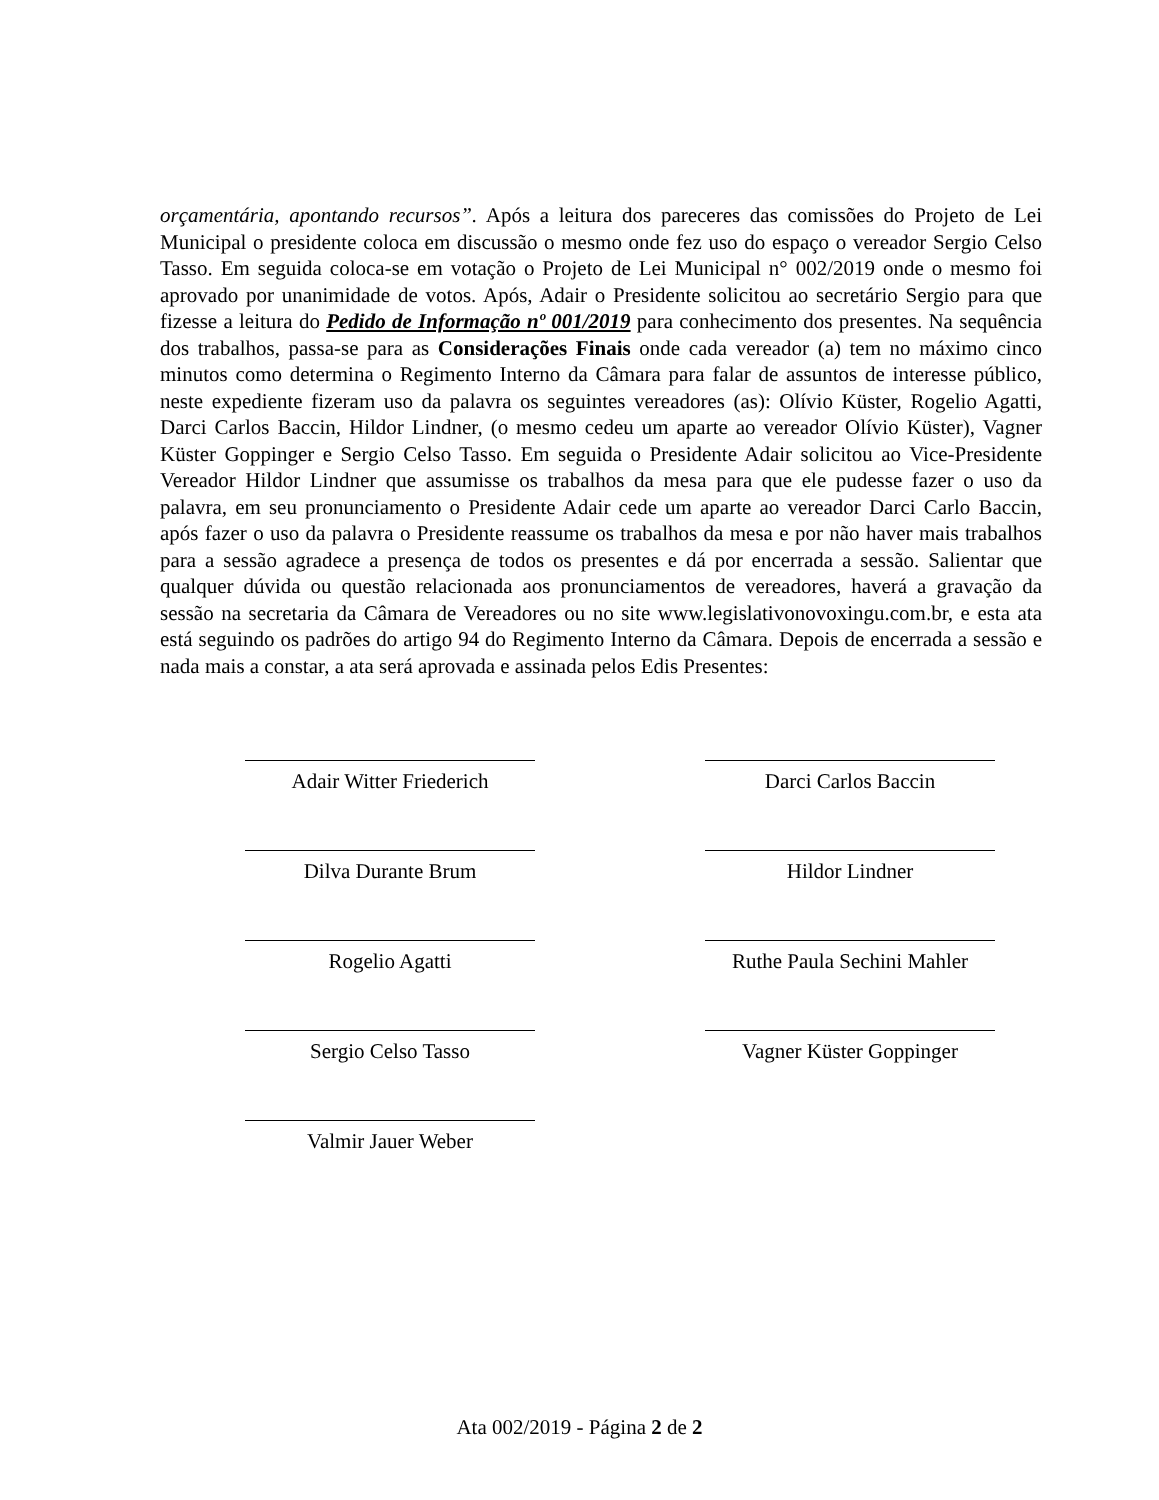orçamentária, apontando recursos”. Após a leitura dos pareceres das comissões do Projeto de Lei Municipal o presidente coloca em discussão o mesmo onde fez uso do espaço o vereador Sergio Celso Tasso. Em seguida coloca-se em votação o Projeto de Lei Municipal n° 002/2019 onde o mesmo foi aprovado por unanimidade de votos. Após, Adair o Presidente solicitou ao secretário Sergio para que fizesse a leitura do Pedido de Informação nº 001/2019 para conhecimento dos presentes. Na sequência dos trabalhos, passa-se para as Considerações Finais onde cada vereador (a) tem no máximo cinco minutos como determina o Regimento Interno da Câmara para falar de assuntos de interesse público, neste expediente fizeram uso da palavra os seguintes vereadores (as): Olívio Küster, Rogelio Agatti, Darci Carlos Baccin, Hildor Lindner, (o mesmo cedeu um aparte ao vereador Olívio Küster), Vagner Küster Goppinger e Sergio Celso Tasso. Em seguida o Presidente Adair solicitou ao Vice-Presidente Vereador Hildor Lindner que assumisse os trabalhos da mesa para que ele pudesse fazer o uso da palavra, em seu pronunciamento o Presidente Adair cede um aparte ao vereador Darci Carlo Baccin, após fazer o uso da palavra o Presidente reassume os trabalhos da mesa e por não haver mais trabalhos para a sessão agradece a presença de todos os presentes e dá por encerrada a sessão. Salientar que qualquer dúvida ou questão relacionada aos pronunciamentos de vereadores, haverá a gravação da sessão na secretaria da Câmara de Vereadores ou no site www.legislativonovoxingu.com.br, e esta ata está seguindo os padrões do artigo 94 do Regimento Interno da Câmara. Depois de encerrada a sessão e nada mais a constar, a ata será aprovada e assinada pelos Edis Presentes:
Adair Witter Friederich Darci Carlos Baccin
Dilva Durante Brum Hildor Lindner
Rogelio Agatti Ruthe Paula Sechini Mahler
Sergio Celso Tasso Vagner Küster Goppinger
Valmir Jauer Weber
Ata 002/2019 - Página 2 de 2